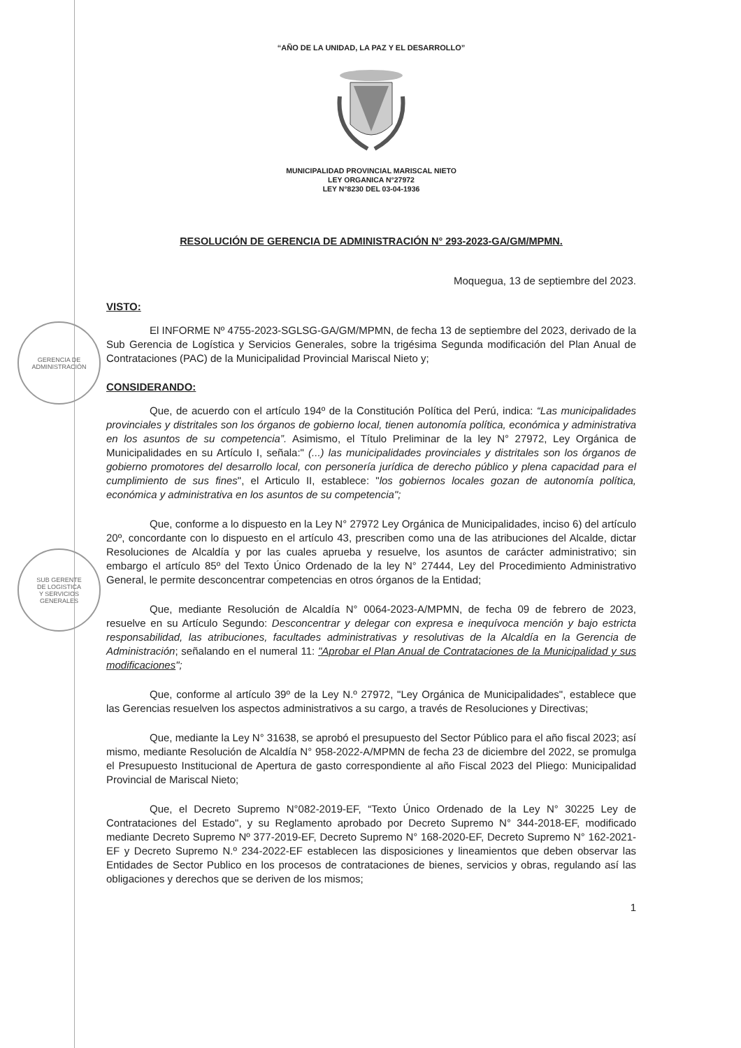GERENCIA DE
ADMINISTRACIÓN
SUB GERENTE
DE LOGISTICA
Y SERVICIOS
GENERALES
“AÑO DE LA UNIDAD, LA PAZ Y EL DESARROLLO”
MUNICIPALIDAD PROVINCIAL MARISCAL NIETO
LEY ORGANICA N°27972
LEY N°8230 DEL 03-04-1936
RESOLUCIÓN DE GERENCIA DE ADMINISTRACIÓN N° 293-2023-GA/GM/MPMN.
Moquegua, 13 de septiembre del 2023.
VISTO:
El INFORME Nº 4755-2023-SGLSG-GA/GM/MPMN, de fecha 13 de septiembre del 2023, derivado de la Sub Gerencia de Logística y Servicios Generales, sobre la trigésima Segunda modificación del Plan Anual de Contrataciones (PAC) de la Municipalidad Provincial Mariscal Nieto y;
CONSIDERANDO:
Que, de acuerdo con el artículo 194º de la Constitución Política del Perú, indica: “Las municipalidades provinciales y distritales son los órganos de gobierno local, tienen autonomía política, económica y administrativa en los asuntos de su competencia”. Asimismo, el Título Preliminar de la ley N° 27972, Ley Orgánica de Municipalidades en su Artículo I, señala:" (...) las municipalidades provinciales y distritales son los órganos de gobierno promotores del desarrollo local, con personería jurídica de derecho público y plena capacidad para el cumplimiento de sus fines", el Articulo II, establece: "los gobiernos locales gozan de autonomía política, económica y administrativa en los asuntos de su competencia";
Que, conforme a lo dispuesto en la Ley N° 27972 Ley Orgánica de Municipalidades, inciso 6) del artículo 20º, concordante con lo dispuesto en el artículo 43, prescriben como una de las atribuciones del Alcalde, dictar Resoluciones de Alcaldía y por las cuales aprueba y resuelve, los asuntos de carácter administrativo; sin embargo el artículo 85º del Texto Único Ordenado de la ley N° 27444, Ley del Procedimiento Administrativo General, le permite desconcentrar competencias en otros órganos de la Entidad;
Que, mediante Resolución de Alcaldía N° 0064-2023-A/MPMN, de fecha 09 de febrero de 2023, resuelve en su Artículo Segundo: Desconcentrar y delegar con expresa e inequívoca mención y bajo estricta responsabilidad, las atribuciones, facultades administrativas y resolutivas de la Alcaldía en la Gerencia de Administración; señalando en el numeral 11: "Aprobar el Plan Anual de Contrataciones de la Municipalidad y sus modificaciones";
Que, conforme al artículo 39º de la Ley N.º 27972, "Ley Orgánica de Municipalidades", establece que las Gerencias resuelven los aspectos administrativos a su cargo, a través de Resoluciones y Directivas;
Que, mediante la Ley N° 31638, se aprobó el presupuesto del Sector Público para el año fiscal 2023; así mismo, mediante Resolución de Alcaldía N° 958-2022-A/MPMN de fecha 23 de diciembre del 2022, se promulga el Presupuesto Institucional de Apertura de gasto correspondiente al año Fiscal 2023 del Pliego: Municipalidad Provincial de Mariscal Nieto;
Que, el Decreto Supremo N°082-2019-EF, “Texto Único Ordenado de la Ley N° 30225 Ley de Contrataciones del Estado", y su Reglamento aprobado por Decreto Supremo N° 344-2018-EF, modificado mediante Decreto Supremo Nº 377-2019-EF, Decreto Supremo N° 168-2020-EF, Decreto Supremo N° 162-2021-EF y Decreto Supremo N.º 234-2022-EF establecen las disposiciones y lineamientos que deben observar las Entidades de Sector Publico en los procesos de contrataciones de bienes, servicios y obras, regulando así las obligaciones y derechos que se deriven de los mismos;
1